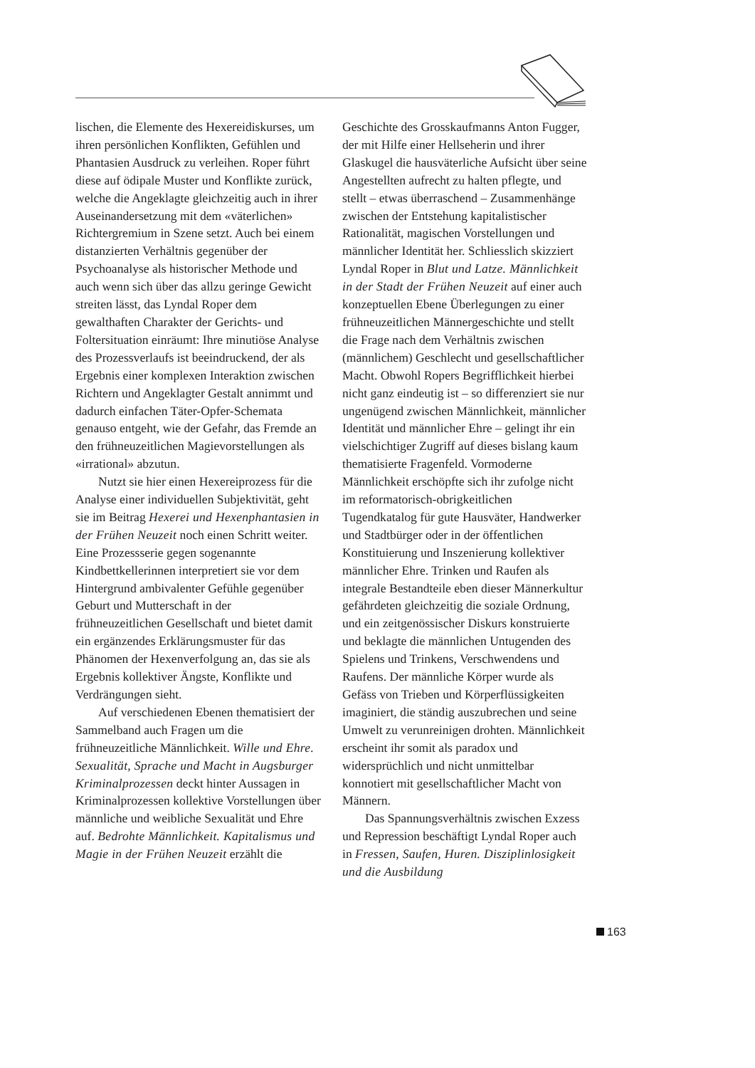lischen, die Elemente des Hexereidiskurses, um ihren persönlichen Konflikten, Gefühlen und Phantasien Ausdruck zu verleihen. Roper führt diese auf ödipale Muster und Konflikte zurück, welche die Angeklagte gleichzeitig auch in ihrer Auseinandersetzung mit dem «väterlichen» Richtergremium in Szene setzt. Auch bei einem distanzierten Verhältnis gegenüber der Psychoanalyse als historischer Methode und auch wenn sich über das allzu geringe Gewicht streiten lässt, das Lyndal Roper dem gewalthaften Charakter der Gerichts- und Foltersituation einräumt: Ihre minutiöse Analyse des Prozessverlaufs ist beeindruckend, der als Ergebnis einer komplexen Interaktion zwischen Richtern und Angeklagter Gestalt annimmt und dadurch einfachen Täter-Opfer-Schemata genauso entgeht, wie der Gefahr, das Fremde an den frühneuzeitlichen Magievorstellungen als «irrational» abzutun.
Nutzt sie hier einen Hexereiprozess für die Analyse einer individuellen Subjektivität, geht sie im Beitrag Hexerei und Hexenphantasien in der Frühen Neuzeit noch einen Schritt weiter. Eine Prozessserie gegen sogenannte Kindbettkellerinnen interpretiert sie vor dem Hintergrund ambivalenter Gefühle gegenüber Geburt und Mutterschaft in der frühneuzeitlichen Gesellschaft und bietet damit ein ergänzendes Erklärungsmuster für das Phänomen der Hexenverfolgung an, das sie als Ergebnis kollektiver Ängste, Konflikte und Verdrängungen sieht.
Auf verschiedenen Ebenen thematisiert der Sammelband auch Fragen um die frühneuzeitliche Männlichkeit. Wille und Ehre. Sexualität, Sprache und Macht in Augsburger Kriminalprozessen deckt hinter Aussagen in Kriminalprozessen kollektive Vorstellungen über männliche und weibliche Sexualität und Ehre auf. Bedrohte Männlichkeit. Kapitalismus und Magie in der Frühen Neuzeit erzählt die
Geschichte des Grosskaufmanns Anton Fugger, der mit Hilfe einer Hellseherin und ihrer Glaskugel die hausväterliche Aufsicht über seine Angestellten aufrecht zu halten pflegte, und stellt – etwas überraschend – Zusammenhänge zwischen der Entstehung kapitalistischer Rationalität, magischen Vorstellungen und männlicher Identität her. Schliesslich skizziert Lyndal Roper in Blut und Latze. Männlichkeit in der Stadt der Frühen Neuzeit auf einer auch konzeptuellen Ebene Überlegungen zu einer frühneuzeitlichen Männergeschichte und stellt die Frage nach dem Verhältnis zwischen (männlichem) Geschlecht und gesellschaftlicher Macht. Obwohl Ropers Begrifflichkeit hierbei nicht ganz eindeutig ist – so differenziert sie nur ungenügend zwischen Männlichkeit, männlicher Identität und männlicher Ehre – gelingt ihr ein vielschichtiger Zugriff auf dieses bislang kaum thematisierte Fragenfeld. Vormoderne Männlichkeit erschöpfte sich ihr zufolge nicht im reformatorisch-obrigkeitlichen Tugendkatalog für gute Hausväter, Handwerker und Stadtbürger oder in der öffentlichen Konstituierung und Inszenierung kollektiver männlicher Ehre. Trinken und Raufen als integrale Bestandteile eben dieser Männerkultur gefährdeten gleichzeitig die soziale Ordnung, und ein zeitgenössischer Diskurs konstruierte und beklagte die männlichen Untugenden des Spielens und Trinkens, Verschwendens und Raufens. Der männliche Körper wurde als Gefäss von Trieben und Körperflüssigkeiten imaginiert, die ständig auszubrechen und seine Umwelt zu verunreinigen drohten. Männlichkeit erscheint ihr somit als paradox und widersprüchlich und nicht unmittelbar konnotiert mit gesellschaftlicher Macht von Männern.
Das Spannungsverhältnis zwischen Exzess und Repression beschäftigt Lyndal Roper auch in Fressen, Saufen, Huren. Disziplinlosigkeit und die Ausbildung
163